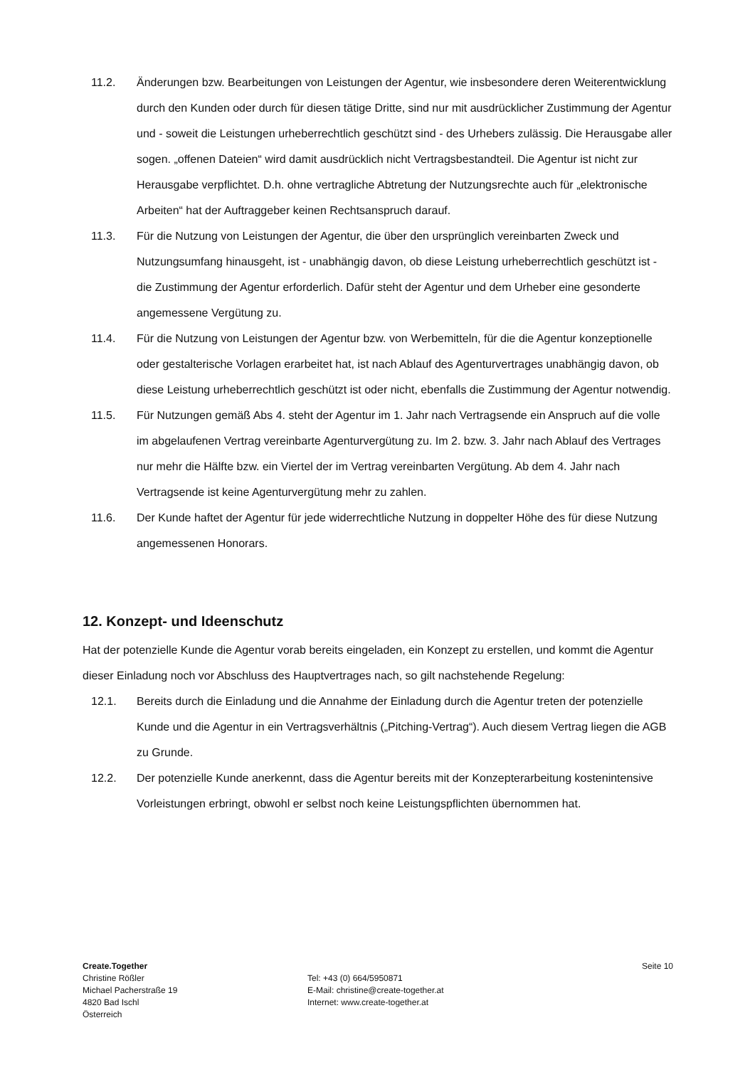11.2. Änderungen bzw. Bearbeitungen von Leistungen der Agentur, wie insbesondere deren Weiterentwicklung durch den Kunden oder durch für diesen tätige Dritte, sind nur mit ausdrücklicher Zustimmung der Agentur und - soweit die Leistungen urheberrechtlich geschützt sind - des Urhebers zulässig. Die Herausgabe aller sogen. „offenen Dateien“ wird damit ausdrücklich nicht Vertragsbestandteil. Die Agentur ist nicht zur Herausgabe verpflichtet. D.h. ohne vertragliche Abtretung der Nutzungsrechte auch für „elektronische Arbeiten“ hat der Auftraggeber keinen Rechtsanspruch darauf.
11.3. Für die Nutzung von Leistungen der Agentur, die über den ursprünglich vereinbarten Zweck und Nutzungsumfang hinausgeht, ist - unabhängig davon, ob diese Leistung urheberrechtlich geschützt ist - die Zustimmung der Agentur erforderlich. Dafür steht der Agentur und dem Urheber eine gesonderte angemessene Vergütung zu.
11.4. Für die Nutzung von Leistungen der Agentur bzw. von Werbemitteln, für die die Agentur konzeptionelle oder gestalterische Vorlagen erarbeitet hat, ist nach Ablauf des Agenturvertrages unabhängig davon, ob diese Leistung urheberrechtlich geschützt ist oder nicht, ebenfalls die Zustimmung der Agentur notwendig.
11.5. Für Nutzungen gemäß Abs 4. steht der Agentur im 1. Jahr nach Vertragsende ein Anspruch auf die volle im abgelaufenen Vertrag vereinbarte Agenturvergütung zu. Im 2. bzw. 3. Jahr nach Ablauf des Vertrages nur mehr die Hälfte bzw. ein Viertel der im Vertrag vereinbarten Vergütung. Ab dem 4. Jahr nach Vertragsende ist keine Agenturvergütung mehr zu zahlen.
11.6. Der Kunde haftet der Agentur für jede widerrechtliche Nutzung in doppelter Höhe des für diese Nutzung angemessenen Honorars.
12. Konzept- und Ideenschutz
Hat der potenzielle Kunde die Agentur vorab bereits eingeladen, ein Konzept zu erstellen, und kommt die Agentur dieser Einladung noch vor Abschluss des Hauptvertrages nach, so gilt nachstehende Regelung:
12.1. Bereits durch die Einladung und die Annahme der Einladung durch die Agentur treten der potenzielle Kunde und die Agentur in ein Vertragsverhältnis („Pitching-Vertrag“). Auch diesem Vertrag liegen die AGB zu Grunde.
12.2. Der potenzielle Kunde anerkennt, dass die Agentur bereits mit der Konzepterarbeitung kostenintensive Vorleistungen erbringt, obwohl er selbst noch keine Leistungspflichten übernommen hat.
Create.Together
Christine Rößler
Michael Pacherstraße 19
4820 Bad Ischl
Österreich
Tel: +43 (0) 664/5950871
E-Mail: christine@create-together.at
Internet: www.create-together.at
Seite 10